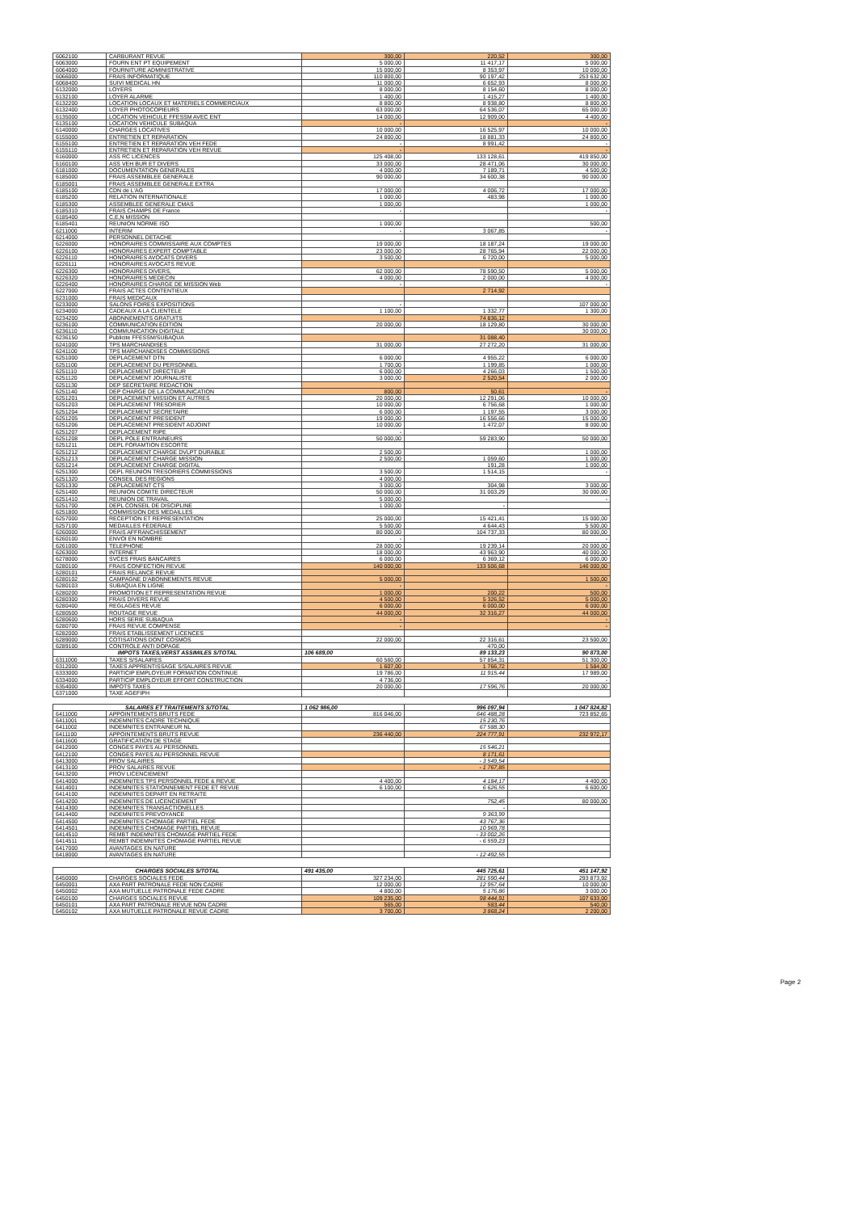| 6062100 | CARBURANT REVUE | 300,00 | 220,52 | 300,00 |
| 6063000 | FOURN ENT PT EQUIPEMENT | 5 000,00 | 11 417,17 | 5 000,00 |
| 6064000 | FOURNITURE ADMINISTRATIVE | 15 000,00 | 8 353,97 | 10 000,00 |
| 6066000 | FRAIS INFORMATIQUE | 110 800,00 | 90 197,42 | 253 632,00 |
| 6068400 | SUIVI MEDICAL HN | 11 000,00 | 6 652,93 | 8 000,00 |
| 6132000 | LOYERS | 8 000,00 | 8 154,60 | 8 000,00 |
| 6132100 | LOYER ALARME | 1 400,00 | 1 415,27 | 1 400,00 |
| 6132200 | LOCATION LOCAUX ET MATERIELS COMMERCIAUX | 8 800,00 | 8 938,80 | 8 800,00 |
| 6132400 | LOYER PHOTOCOPIEURS | 63 000,00 | 64 536,07 | 65 000,00 |
| 6135000 | LOCATION VEHICULE FFESSM AVEC ENT | 14 000,00 | 12 909,00 | 4 400,00 |
| 6135100 | LOCATION VEHICULE SUBAQUA | - | | - |
| 6140000 | CHARGES LOCATIVES | 10 000,00 | 16 525,97 | 10 000,00 |
| 6155000 | ENTRETIEN ET REPARATION | 24 800,00 | 18 881,33 | 24 800,00 |
| 6155100 | ENTRETIEN ET REPARATION VEH FEDE | - | 8 991,42 | - |
| 6155110 | ENTRETIEN ET REPARATION VEH REVUE | - | | - |
| 6160000 | ASS RC LICENCES | 125 408,00 | 133 128,61 | 419 850,00 |
| 6160100 | ASS VEH BUR ET DIVERS | 33 000,00 | 28 471,06 | 30 000,00 |
| 6181000 | DOCUMENTATION GENERALES | 4 000,00 | 7 189,71 | 4 500,00 |
| 6185000 | FRAIS ASSEMBLEE GENERALE | 90 000,00 | 34 600,38 | 90 000,00 |
| 6185001 | FRAIS ASSEMBLEE GENERALE EXTRA | | | |
| 6185100 | CDN de L'AG | 17 000,00 | 4 006,72 | 17 000,00 |
| 6185200 | RELATION INTERNATIONALE | 1 000,00 | 483,98 | 1 000,00 |
| 6185300 | ASSEMBLEE GENERALE CMAS | 1 000,00 | | 1 000,00 |
| 6185310 | FRAIS CHAMPS DE France | - | | - |
| 6185400 | C,E,N MISSION | | | |
| 6185401 | REUNION NORME ISO | 1 000,00 | | 500,00 |
| 6211000 | INTERIM | - | 3 067,85 | - |
| 6214000 | PERSONNEL DETACHE | | | |
| 6226000 | HONORAIRES COMMISSAIRE AUX COMPTES | 19 000,00 | 18 187,24 | 19 000,00 |
| 6226100 | HONORAIRES EXPERT COMPTABLE | 23 000,00 | 28 765,94 | 22 000,00 |
| 6226110 | HONORAIRES AVOCATS DIVERS | 3 500,00 | 6 720,00 | 5 000,00 |
| 6226111 | HONORAIRES AVOCATS REVUE | | | |
| 6226300 | HONORAIRES DIVERS, | 62 000,00 | 78 590,50 | 5 000,00 |
| 6226320 | HONORAIRES MEDECIN | 4 000,00 | 2 000,00 | 4 000,00 |
| 6226400 | HONORAIRES CHARGE DE MISSION Web | - | | - |
| 6227000 | FRAIS ACTES CONTENTIEUX | | 2 714,92 | |
| 6231000 | FRAIS MEDICAUX | | | |
| 6233000 | SALONS FOIRES EXPOSITIONS | - | | 107 000,00 |
| 6234000 | CADEAUX A LA CLIENTELE | 1 100,00 | 1 332,77 | 1 300,00 |
| 6234200 | ABONNEMENTS GRATUITS | | 74 836,12 | |
| 6236100 | COMMUNICATION EDITION | 20 000,00 | 18 129,80 | 30 000,00 |
| 6236110 | COMMUNICATION DIGITALE | | | 30 000,00 |
| 6236150 | Publicite FFESSM/SUBAQUA | | 31 088,40 | |
| 6241000 | TPS MARCHANDISES | 31 000,00 | 27 272,20 | 31 000,00 |
| 6241100 | TPS MARCHANDISES COMMISSIONS | | | |
| 6251000 | DEPLACEMENT DTN | 6 000,00 | 4 955,22 | 6 000,00 |
| 6251100 | DEPLACEMENT DU PERSONNEL | 1 700,00 | 1 199,85 | 1 000,00 |
| 6251110 | DEPLACEMENT DIRECTEUR | 6 000,00 | 4 266,03 | 1 500,00 |
| 6251120 | DEPLACEMENT JOURNALISTE | 3 000,00 | 2 520,54 | 2 000,00 |
| 6251130 | DEP SECRETAIRE REDACTION | | | |
| 6251140 | DEP CHARGE DE LA COMMUNICATION | 800,00 | 50,61 | - |
| 6251201 | DEPLACEMENT MISSION ET AUTRES | 20 000,00 | 12 291,06 | 10 000,00 |
| 6251203 | DEPLACEMENT TRESORIER | 10 000,00 | 6 756,68 | 1 000,00 |
| 6251204 | DEPLACEMENT SECRETAIRE | 6 000,00 | 1 197,55 | 3 000,00 |
| 6251205 | DEPLACEMENT PRESIDENT | 19 000,00 | 16 556,66 | 15 000,00 |
| 6251206 | DEPLACEMENT PRESIDENT ADJOINT | 10 000,00 | 1 472,07 | 8 000,00 |
| 6251207 | DEPLACEMENT RIPE | - | | |
| 6251208 | DEPL POLE ENTRAINEURS | 50 000,00 | 59 283,90 | 50 000,00 |
| 6251211 | DEPL FORAMTION ESCORTE | | | |
| 6251212 | DEPLACEMENT CHARGE DVLPT DURABLE | 2 500,00 | | 1 000,00 |
| 6251213 | DEPLACEMENT CHARGE MISSION | 2 500,00 | 1 059,60 | 1 000,00 |
| 6251214 | DEPLACEMENT CHARGE DIGITAL | | 191,28 | 1 000,00 |
| 6251300 | DEPL REUNION TRESORIERS COMMISSIONS | 3 500,00 | 1 514,15 | - |
| 6251320 | CONSEIL DES REGIONS | 4 000,00 | | |
| 6251330 | DEPLACEMENT CTS | 3 000,00 | 304,98 | 3 000,00 |
| 6251400 | REUNION COMITE DIRECTEUR | 50 000,00 | 31 003,29 | 30 000,00 |
| 6251410 | REUNION DE TRAVAIL | 5 000,00 | | - |
| 6251700 | DEPL CONSEIL DE DISCIPLINE | 1 000,00 | - | |
| 6251800 | COMMISSION DES MEDAILLES | | | |
| 6257000 | RECEPTION ET REPRESENTATION | 25 000,00 | 15 421,41 | 15 000,00 |
| 6257100 | MEDAILLES FEDERALE | 5 500,00 | 4 644,43 | 5 500,00 |
| 6260000 | FRAIS AFFRANCHISSEMENT | 80 000,00 | 104 737,33 | 80 000,00 |
| 6260100 | ENVOI EN NOMBRE | - | | - |
| 6261000 | TELEPHONE | 28 000,00 | 19 239,14 | 20 000,00 |
| 6263000 | INTERNET | 18 000,00 | 43 963,90 | 40 000,00 |
| 6278000 | SVCES FRAIS BANCAIRES | 6 000,00 | 6 369,12 | 6 000,00 |
| 6280100 | FRAIS CONFECTION REVUE | 140 000,00 | 133 506,68 | 146 000,00 |
| 6280101 | FRAIS RELANCE REVUE | | | |
| 6280102 | CAMPAGNE D'ABONNEMENTS REVUE | 5 000,00 | | 1 500,00 |
| 6280103 | SUBAQUA EN LIGNE | - | | - |
| 6280200 | PROMOTION ET REPRESENTATION REVUE | 1 000,00 | 200,22 | 500,00 |
| 6280300 | FRAIS DIVERS REVUE | 4 500,00 | 5 326,52 | 5 000,00 |
| 6280400 | REGLAGES REVUE | 6 000,00 | 6 000,00 | 6 000,00 |
| 6280500 | ROUTAGE REVUE | 44 000,00 | 32 316,27 | 44 000,00 |
| 6280600 | HORS SERIE SUBAQUA | - | | - |
| 6280700 | FRAIS REVUE COMPENSE | - | | - |
| 6282000 | FRAIS ETABLISSEMENT LICENCES | | | |
| 6289000 | COTISATIONS DONT COSMOS | 22 000,00 | 22 316,61 | 23 500,00 |
| 6289100 | CONTROLE ANTI DOPAGE | | 470,00 | |
| IMPOTS TAXES,VERST ASSIMILES S/TOTAL | | 106 689,00 | 89 133,23 | 90 873,00 |
| 6311000 | TAXES S/SALAIRES | 60 560,00 | 57 854,31 | 51 300,00 |
| 6312000 | TAXES APPRENTISSAGE S/SALAIRES REVUE | 1 607,00 | 1 766,72 | 1 584,00 |
| 6333000 | PARTICIP EMPLOYEUR FORMATION CONTINUE | 19 786,00 | 11 915,44 | 17 989,00 |
| 6334000 | PARTICIP EMPLOYEUR EFFORT CONSTRUCTION | 4 736,00 | | - |
| 6354000 | IMPOTS TAXES | 20 000,00 | 17 596,76 | 20 000,00 |
| 6371000 | TAXE AGEFIPH | | | |
| SALAIRES ET TRAITEMENTS S/TOTAL | | 1 062 986,00 | 996 097,94 | 1 047 824,82 |
| 6411000 | APPOINTEMENTS BRUTS FEDE | 816 046,00 | 646 488,28 | 723 852,65 |
| 6411001 | INDEMNITES CADRE TECHNIQUE | | 15 230,76 | |
| 6411002 | INDEMNITES ENTRAINEUR NL | | 67 588,30 | |
| 6411100 | APPOINTEMENTS BRUTS REVUE | 236 440,00 | 224 777,91 | 232 972,17 |
| 6411600 | GRATIFICATION DE STAGE | | | |
| 6412000 | CONGES PAYES AU PERSONNEL | | 15 546,21 | |
| 6412100 | CONGES PAYES AU PERSONNEL REVUE | | 8 171,61 | |
| 6413000 | PROV SALAIRES | | - 3 549,54 | |
| 6413100 | PROV SALAIRES REVUE | | - 1 767,85 | |
| 6413200 | PROV LICENCIEMENT | | | |
| 6414000 | INDEMNITES TPS PERSONNEL FEDE & REVUE | 4 400,00 | 4 184,17 | 4 400,00 |
| 6414001 | INDEMNITES STATIONNEMENT FEDE ET REVUE | 6 100,00 | 6 626,55 | 6 600,00 |
| 6414100 | INDEMNITES DEPART EN RETRAITE | | | |
| 6414200 | INDEMNITES DE LICENCIEMENT | | 752,45 | 80 000,00 |
| 6414300 | INDEMNITES TRANSACTIONELLES | | - | |
| 6414400 | INDEMNITES PREVOYANCE | | 9 363,99 | |
| 6414500 | INDEMNITES CHOMAGE PARTIEL FEDE | | 43 767,36 | |
| 6414501 | INDEMNITES CHOMAGE PARTIEL REVUE | | 10 969,78 | |
| 6414510 | REMBT INDEMNITES CHOMAGE PARTIEL FEDE | | - 33 002,26 | |
| 6414511 | REMBT INDEMNITES CHOMAGE PARTIEL REVUE | | - 6 559,23 | |
| 6417000 | AVANTAGES EN NATURE | | | |
| 6418000 | AVANTAGES EN NATURE | | - 12 492,55 | |
| CHARGES SOCIALES S/TOTAL | | 491 435,00 | 445 725,61 | 451 147,92 |
| 6450000 | CHARGES SOCIALES FEDE | 327 234,00 | 281 590,44 | 293 873,92 |
| 6450001 | AXA PART PATRONALE FEDE NON CADRE | 12 000,00 | 12 957,64 | 10 000,00 |
| 6450002 | AXA MUTUELLE PATRONALE FEDE CADRE | 4 800,00 | 5 176,86 | 3 000,00 |
| 6450100 | CHARGES SOCIALES REVUE | 109 235,00 | 98 444,91 | 107 633,00 |
| 6450101 | AXA PART PATRONALE REVUE NON CADRE | 565,00 | 583,44 | 540,00 |
| 6450102 | AXA MUTUELLE PATRONALE REVUE CADRE | 3 700,00 | 3 868,24 | 2 200,00 |
Page 2